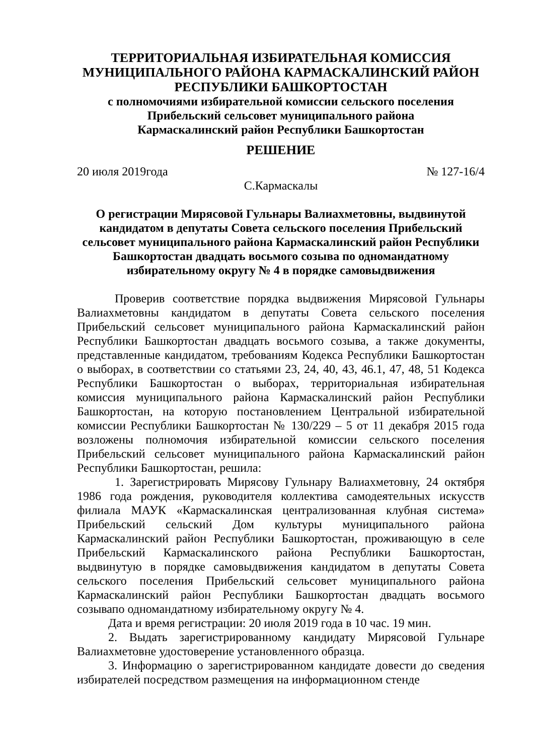ТЕРРИТОРИАЛЬНАЯ ИЗБИРАТЕЛЬНАЯ КОМИССИЯ
МУНИЦИПАЛЬНОГО РАЙОНА КАРМАСКАЛИНСКИЙ РАЙОН
РЕСПУБЛИКИ БАШКОРТОСТАН
с полномочиями избирательной комиссии сельского поселения
Прибельский сельсовет муниципального района
Кармаскалинский район Республики Башкортостан
РЕШЕНИЕ
20 июля 2019года № 127-16/4
С.Кармаскалы
О регистрации Мирясовой Гульнары Валиахметовны, выдвинутой кандидатом в депутаты Совета сельского поселения Прибельский сельсовет муниципального района Кармаскалинский район Республики Башкортостан двадцать восьмого созыва по одномандатному избирательному округу № 4 в порядке самовыдвижения
Проверив соответствие порядка выдвижения Мирясовой Гульнары Валиахметовны кандидатом в депутаты Совета сельского поселения Прибельский сельсовет муниципального района Кармаскалинский район Республики Башкортостан двадцать восьмого созыва, а также документы, представленные кандидатом, требованиям Кодекса Республики Башкортостан о выборах, в соответствии со статьями 23, 24, 40, 43, 46.1, 47, 48, 51 Кодекса Республики Башкортостан о выборах, территориальная избирательная комиссия муниципального района Кармаскалинский район Республики Башкортостан, на которую постановлением Центральной избирательной комиссии Республики Башкортостан № 130/229 – 5 от 11 декабря 2015 года возложены полномочия избирательной комиссии сельского поселения Прибельский сельсовет муниципального района Кармаскалинский район Республики Башкортостан, решила:
1. Зарегистрировать Мирясову Гульнару Валиахметовну, 24 октября 1986 года рождения, руководителя коллектива самодеятельных искусств филиала МАУК «Кармаскалинская централизованная клубная система» Прибельский сельский Дом культуры муниципального района Кармаскалинский район Республики Башкортостан, проживающую в селе Прибельский Кармаскалинского района Республики Башкортостан, выдвинутую в порядке самовыдвижения кандидатом в депутаты Совета сельского поселения Прибельский сельсовет муниципального района Кармаскалинский район Республики Башкортостан двадцать восьмого созывапо одномандатному избирательному округу № 4.
Дата и время регистрации: 20 июля 2019 года в 10 час. 19 мин.
2. Выдать зарегистрированному кандидату Мирясовой Гульнаре Валиахметовне удостоверение установленного образца.
3. Информацию о зарегистрированном кандидате довести до сведения избирателей посредством размещения на информационном стенде